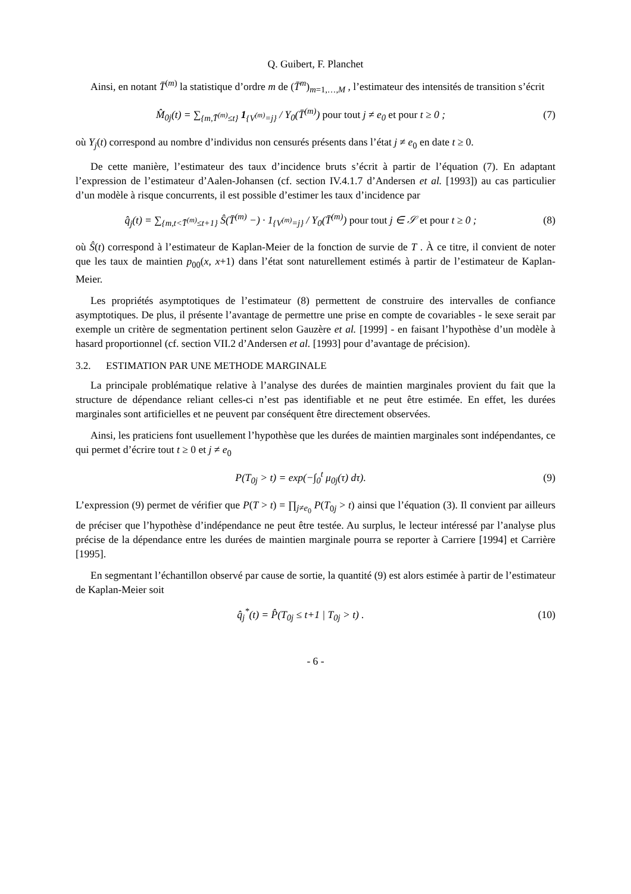Q. Guibert, F. Planchet
Ainsi, en notant T̄<sup>(m)</sup> la statistique d’ordre m de (T̄<sup>m</sup>)<sub>m=1,…,M</sub> , l’estimateur des intensités de transition s’écrit
M̂<sub>0j</sub>(t) = ∑<sub>{m,T̄<sup>(m)</sup>≤t}</sub> 1<sub>{V<sup>(m)</sup>=j}</sub> / Y<sub>0</sub>(T̄<sup>(m)</sup>) pour tout j ≠ e<sub>0</sub> et pour t ≥ 0 ;
(7)
où Y<sub>j</sub>(t) correspond au nombre d’individus non censurés présents dans l’état j ≠ e<sub>0</sub> en date t ≥ 0.
De cette manière, l’estimateur des taux d’incidence bruts s’écrit à partir de l’équation (7). En adaptant l’expression de l’estimateur d’Aalen-Johansen (cf. section IV.4.1.7 d’Andersen et al. [1993]) au cas particulier d’un modèle à risque concurrents, il est possible d’estimer les taux d’incidence par
q̂<sub>j</sub>(t) = ∑<sub>{m,t<T̄<sup>(m)</sup>≤t+1}</sub> Ŝ(T̄<sup>(m)</sup> −) · 1<sub>{V<sup>(m)</sup>=j}</sub> / Y<sub>0</sub>(T̄<sup>(m)</sup>) pour tout j ∈ 𝒮 et pour t ≥ 0 ;
(8)
où Ŝ(t) correspond à l’estimateur de Kaplan-Meier de la fonction de survie de T . À ce titre, il convient de noter que les taux de maintien p<sub>00</sub>(x, x+1) dans l’état sont naturellement estimés à partir de l’estimateur de Kaplan-Meier.
Les propriétés asymptotiques de l’estimateur (8) permettent de construire des intervalles de confiance asymptotiques. De plus, il présente l’avantage de permettre une prise en compte de covariables - le sexe serait par exemple un critère de segmentation pertinent selon Gauzère et al. [1999] - en faisant l’hypothèse d’un modèle à hasard proportionnel (cf. section VII.2 d’Andersen et al. [1993] pour d’avantage de précision).
3.2. ESTIMATION PAR UNE METHODE MARGINALE
La principale problématique relative à l’analyse des durées de maintien marginales provient du fait que la structure de dépendance reliant celles-ci n’est pas identifiable et ne peut être estimée. En effet, les durées marginales sont artificielles et ne peuvent par conséquent être directement observées.
Ainsi, les praticiens font usuellement l’hypothèse que les durées de maintien marginales sont indépendantes, ce qui permet d’écrire tout t ≥ 0 et j ≠ e<sub>0</sub>
P(T<sub>0j</sub> > t) = exp(−∫<sub>0</sub><sup>t</sup> μ<sub>0j</sub>(τ) dτ).
(9)
L’expression (9) permet de vérifier que P(T > t) = ∏<sub>j≠e<sub>0</sub></sub> P(T<sub>0j</sub> > t) ainsi que l’équation (3). Il convient par ailleurs de préciser que l’hypothèse d’indépendance ne peut être testée. Au surplus, le lecteur intéressé par l’analyse plus précise de la dépendance entre les durées de maintien marginale pourra se reporter à Carriere [1994] et Carrière [1995].
En segmentant l’échantillon observé par cause de sortie, la quantité (9) est alors estimée à partir de l’estimateur de Kaplan-Meier soit
q̂<sub>j</sub><sup>*</sup>(t) = P̂(T<sub>0j</sub> ≤ t+1 | T<sub>0j</sub> > t) .
(10)
- 6 -